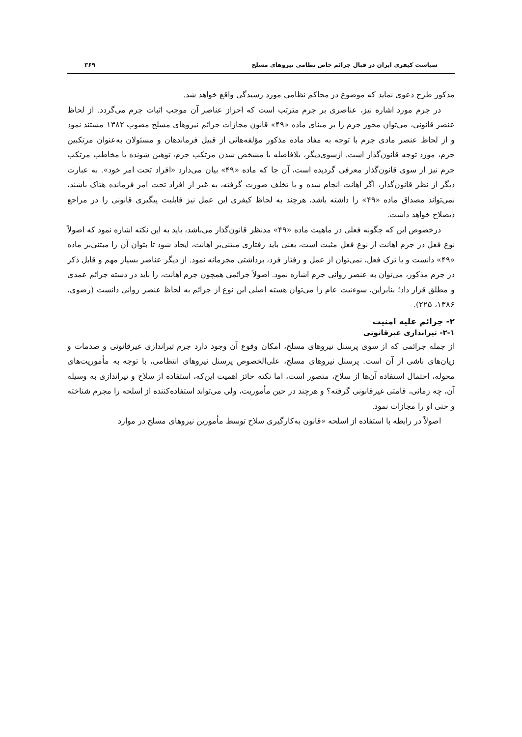سیاست کیفری ایران در قبال جرائم خاص نظامی نیروهای مسلح ۳۶۹
مذکور طرح دعوی نماید که موضوع در محاکم نظامی مورد رسیدگی واقع خواهد شد.
در جرم مورد اشاره نیز، عناصری بر جرم مترتب است که احراز عناصر آن موجب اثبات جرم می‌گردد. از لحاظ عنصر قانونی، می‌توان محور جرم را بر مبنای ماده «۴۹» قانون مجازات جرائم نیروهای مسلح مصوب ۱۳۸۲ مستند نمود و از لحاظ عنصر مادی جرم با توجه به مفاد ماده مذکور مؤلفه‌هائی از قبیل فرماندهان و مسئولان به‌عنوان مرتکبین جرم، مورد توجه قانون‌گذار است. ازسوی‌دیگر، بلافاصله با مشخص شدن مرتکب جرم، توهین شونده یا مخاطب مرتکب جرم نیز از سوی قانون‌گذار معرفی گردیده است، آن جا که ماده «۴۹» بیان می‌دارد «افراد تحت امر خود». به عبارت دیگر از نظر قانون‌گذار، اگر اهانت انجام شده و یا تخلف صورت گرفته، به غیر از افراد تحت امر فرمانده هتاک باشند، نمی‌تواند مصداق ماده «۴۹» را داشته باشد، هرچند به لحاظ کیفری این عمل نیز قابلیت پیگیری قانونی را در مراجع ذیصلاح خواهد داشت.
درخصوص این که چگونه فعلی در ماهیت ماده «۴۹» مدنظر قانون‌گذار می‌باشد، باید به این نکته اشاره نمود که اصولاً نوع فعل در جرم اهانت از نوع فعل مثبت است، یعنی باید رفتاری مبتنی‌بر اهانت، ایجاد شود تا بتوان آن را مبتنی‌بر ماده «۴۹» دانست و با ترک فعل، نمی‌توان از عمل و رفتار فرد، برداشتی مجرمانه نمود. از دیگر عناصر بسیار مهم و قابل ذکر در جرم مذکور، می‌توان به عنصر روانی جرم اشاره نمود. اصولاً جرائمی همچون جرم اهانت، را باید در دسته جرائم عمدی و مطلق قرار داد؛ بنابراین، سوءنیت عام را می‌توان هسته اصلی این نوع از جرائم به لحاظ عنصر روانی دانست (رضوی، ۱۳۸۶، ۲۲۵).
۲- جرائم علیه امنیت
۲-۱- تیراندازی غیرقانونی
از جمله جرائمی که از سوی پرسنل نیروهای مسلح، امکان وقوع آن وجود دارد جرم تیراندازی غیرقانونی و صدمات و زیان‌های ناشی از آن است. پرسنل نیروهای مسلح، علی‌الخصوص پرسنل نیروهای انتظامی، با توجه به مأموریت‌های محوله، احتمال استفاده آن‌ها از سلاح، متصور است، اما نکته حائز اهمیت این‌که، استفاده از سلاح و تیراندازی به وسیله آن، چه زمانی، قامتی غیرقانونی گرفته؟ و هرچند در حین مأموریت، ولی می‌تواند استفاده‌کننده از اسلحه را مجرم شناخته و حتی او را مجازات نمود.
اصولاً در رابطه با استفاده از اسلحه «قانون به‌کارگیری سلاح توسط مأمورین نیروهای مسلح در موارد